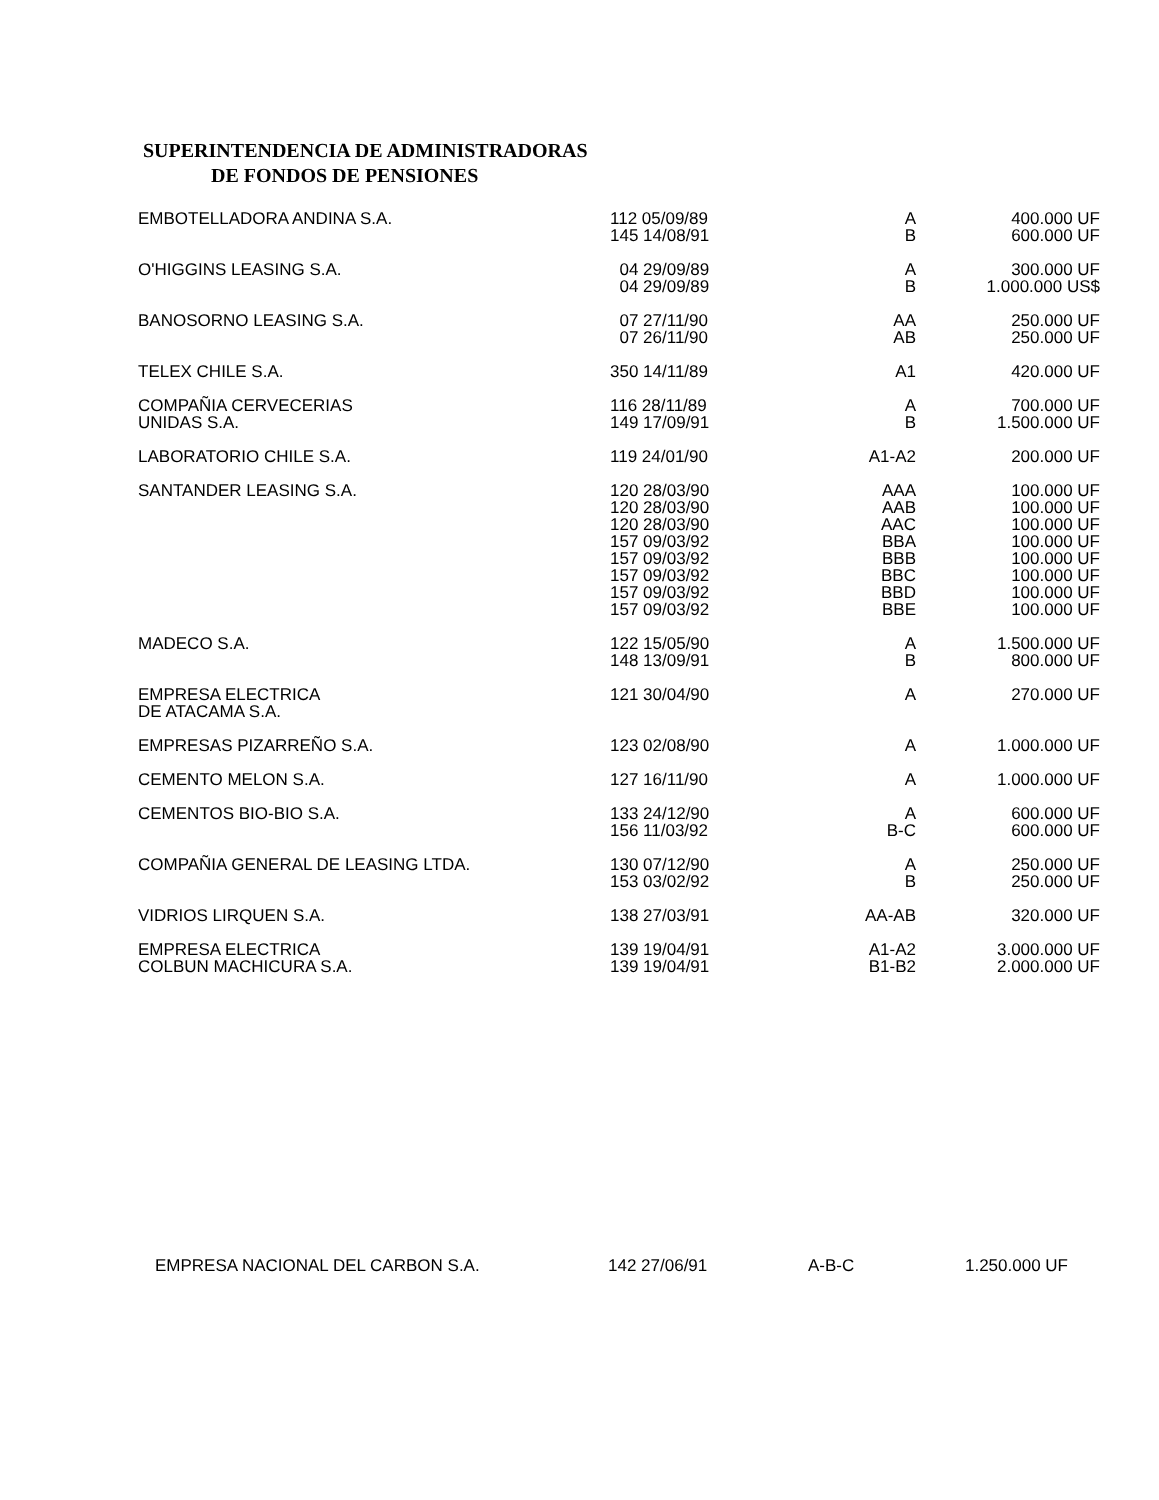SUPERINTENDENCIA DE ADMINISTRADORAS
DE FONDOS DE PENSIONES
| EMBOTELLADORA ANDINA S.A. | 112 05/09/89 145 14/08/91 | A B | 400.000 UF 600.000 UF |
| O'HIGGINS LEASING S.A. | 04 29/09/89 04 29/09/89 | A B | 300.000 UF 1.000.000 US$ |
| BANOSORNO LEASING S.A. | 07 27/11/90 07 26/11/90 | AA AB | 250.000 UF 250.000 UF |
| TELEX CHILE S.A. | 350 14/11/89 | A1 | 420.000 UF |
| COMPAÑIA CERVECERIAS UNIDAS S.A. | 116 28/11/89 149 17/09/91 | A B | 700.000 UF 1.500.000 UF |
| LABORATORIO CHILE S.A. | 119 24/01/90 | A1-A2 | 200.000 UF |
| SANTANDER LEASING S.A. | 120 28/03/90 120 28/03/90 120 28/03/90 157 09/03/92 157 09/03/92 157 09/03/92 157 09/03/92 157 09/03/92 | AAA AAB AAC BBA BBB BBC BBD BBE | 100.000 UF 100.000 UF 100.000 UF 100.000 UF 100.000 UF 100.000 UF 100.000 UF 100.000 UF |
| MADECO S.A. | 122 15/05/90 148 13/09/91 | A B | 1.500.000 UF 800.000 UF |
| EMPRESA ELECTRICA DE ATACAMA S.A. | 121 30/04/90 | A | 270.000 UF |
| EMPRESAS PIZARREÑO S.A. | 123 02/08/90 | A | 1.000.000 UF |
| CEMENTO MELON S.A. | 127 16/11/90 | A | 1.000.000 UF |
| CEMENTOS BIO-BIO S.A. | 133 24/12/90 156 11/03/92 | A B-C | 600.000 UF 600.000 UF |
| COMPAÑIA GENERAL DE LEASING LTDA. | 130 07/12/90 153 03/02/92 | A B | 250.000 UF 250.000 UF |
| VIDRIOS LIRQUEN S.A. | 138 27/03/91 | AA-AB | 320.000 UF |
| EMPRESA ELECTRICA COLBUN MACHICURA S.A. | 139 19/04/91 139 19/04/91 | A1-A2 B1-B2 | 3.000.000 UF 2.000.000 UF |
| EMPRESA NACIONAL DEL CARBON S.A. | 142 27/06/91 | A-B-C | 1.250.000 UF |